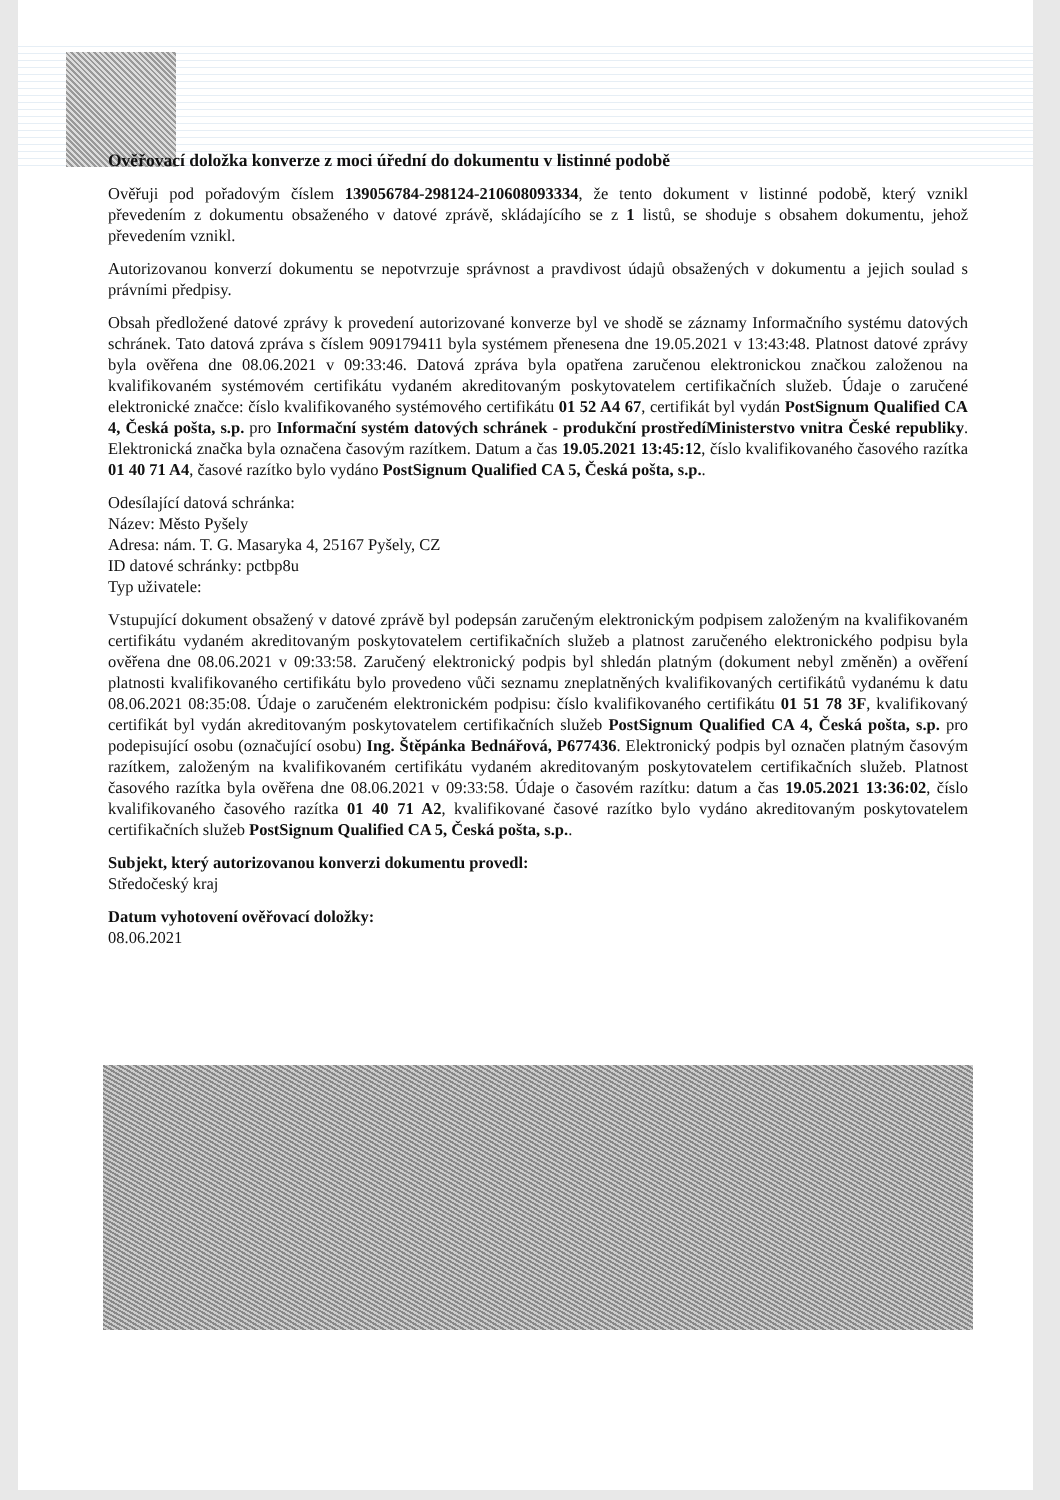Ověřovací doložka konverze z moci úřední do dokumentu v listinné podobě
Ověřuji pod pořadovým číslem 139056784-298124-210608093334, že tento dokument v listinné podobě, který vznikl převedením z dokumentu obsaženého v datové zprávě, skládajícího se z 1 listů, se shoduje s obsahem dokumentu, jehož převedením vznikl.
Autorizovanou konverzí dokumentu se nepotvrzuje správnost a pravdivost údajů obsažených v dokumentu a jejich soulad s právními předpisy.
Obsah předložené datové zprávy k provedení autorizované konverze byl ve shodě se záznamy Informačního systému datových schránek. Tato datová zpráva s číslem 909179411 byla systémem přenesena dne 19.05.2021 v 13:43:48. Platnost datové zprávy byla ověřena dne 08.06.2021 v 09:33:46. Datová zpráva byla opatřena zaručenou elektronickou značkou založenou na kvalifikovaném systémovém certifikátu vydaném akreditovaným poskytovatelem certifikačních služeb. Údaje o zaručené elektronické značce: číslo kvalifikovaného systémového certifikátu 01 52 A4 67, certifikát byl vydán PostSignum Qualified CA 4, Česká pošta, s.p. pro Informační systém datových schránek - produkční prostředíMinisterstvo vnitra České republiky. Elektronická značka byla označena časovým razítkem. Datum a čas 19.05.2021 13:45:12, číslo kvalifikovaného časového razítka 01 40 71 A4, časové razítko bylo vydáno PostSignum Qualified CA 5, Česká pošta, s.p..
Odesílající datová schránka:
Název: Město Pyšely
Adresa: nám. T. G. Masaryka 4, 25167 Pyšely, CZ
ID datové schránky: pctbp8u
Typ uživatele:
Vstupující dokument obsažený v datové zprávě byl podepsán zaručeným elektronickým podpisem založeným na kvalifikovaném certifikátu vydaném akreditovaným poskytovatelem certifikačních služeb a platnost zaručeného elektronického podpisu byla ověřena dne 08.06.2021 v 09:33:58. Zaručený elektronický podpis byl shledán platným (dokument nebyl změněn) a ověření platnosti kvalifikovaného certifikátu bylo provedeno vůči seznamu zneplatněných kvalifikovaných certifikátů vydanému k datu 08.06.2021 08:35:08. Údaje o zaručeném elektronickém podpisu: číslo kvalifikovaného certifikátu 01 51 78 3F, kvalifikovaný certifikát byl vydán akreditovaným poskytovatelem certifikačních služeb PostSignum Qualified CA 4, Česká pošta, s.p. pro podepisující osobu (označující osobu) Ing. Štěpánka Bednářová, P677436. Elektronický podpis byl označen platným časovým razítkem, založeným na kvalifikovaném certifikátu vydaném akreditovaným poskytovatelem certifikačních služeb. Platnost časového razítka byla ověřena dne 08.06.2021 v 09:33:58. Údaje o časovém razítku: datum a čas 19.05.2021 13:36:02, číslo kvalifikovaného časového razítka 01 40 71 A2, kvalifikované časové razítko bylo vydáno akreditovaným poskytovatelem certifikačních služeb PostSignum Qualified CA 5, Česká pošta, s.p..
Subjekt, který autorizovanou konverzi dokumentu provedl:
Středočeský kraj
Datum vyhotovení ověřovací doložky:
08.06.2021